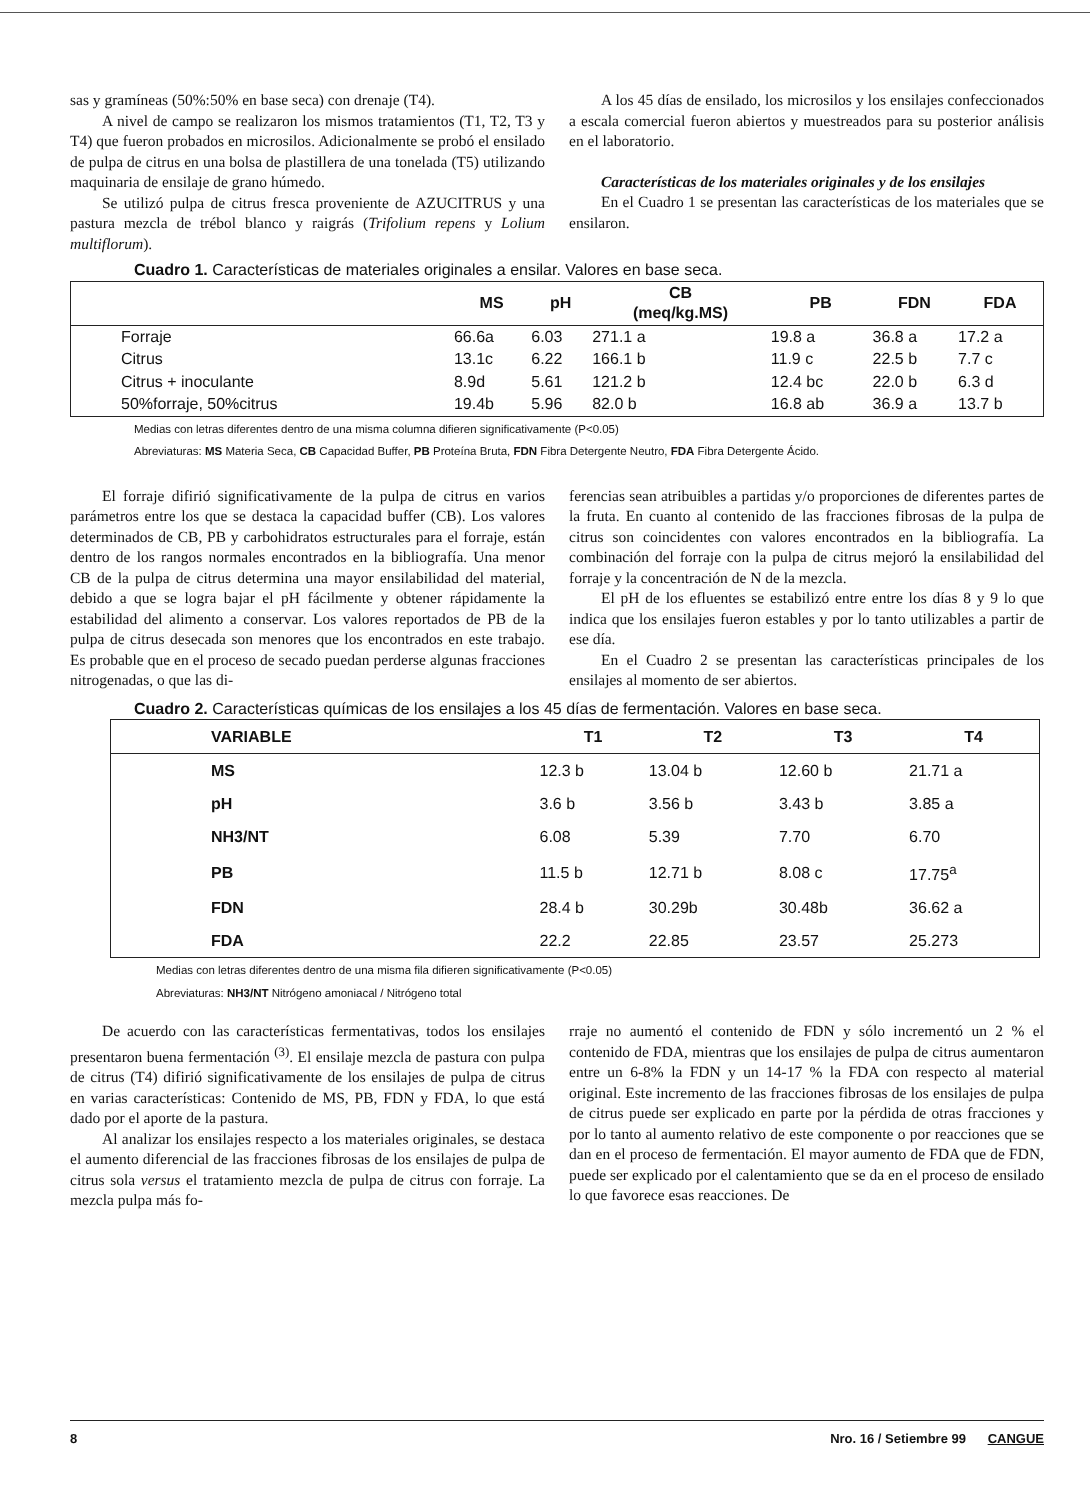sas y gramíneas (50%:50% en base seca) con drenaje (T4).
A nivel de campo se realizaron los mismos tratamientos (T1, T2, T3 y T4) que fueron probados en microsilos. Adicionalmente se probó el ensilado de pulpa de citrus en una bolsa de plastillera de una tonelada (T5) utilizando maquinaria de ensilaje de grano húmedo.
Se utilizó pulpa de citrus fresca proveniente de AZUCITRUS y una pastura mezcla de trébol blanco y raigrás (Trifolium repens y Lolium multiflorum).
A los 45 días de ensilado, los microsilos y los ensilajes confeccionados a escala comercial fueron abiertos y muestreados para su posterior análisis en el laboratorio.
Características de los materiales originales y de los ensilajes
En el Cuadro 1 se presentan las características de los materiales que se ensilaron.
Cuadro 1. Características de materiales originales a ensilar. Valores en base seca.
| | MS | pH | CB (meq/kg.MS) | PB | FDN | FDA |
| --- | --- | --- | --- | --- | --- | --- |
| Forraje | 66.6a | 6.03 | 271.1 a | 19.8 a | 36.8 a | 17.2 a |
| Citrus | 13.1c | 6.22 | 166.1 b | 11.9 c | 22.5 b | 7.7 c |
| Citrus + inoculante | 8.9d | 5.61 | 121.2 b | 12.4 bc | 22.0 b | 6.3 d |
| 50%forraje, 50%citrus | 19.4b | 5.96 | 82.0 b | 16.8 ab | 36.9 a | 13.7 b |
Medias con letras diferentes dentro de una misma columna difieren significativamente (P<0.05)
Abreviaturas: MS Materia Seca, CB Capacidad Buffer, PB Proteína Bruta, FDN Fibra Detergente Neutro, FDA Fibra Detergente Ácido.
El forraje difirió significativamente de la pulpa de citrus en varios parámetros entre los que se destaca la capacidad buffer (CB). Los valores determinados de CB, PB y carbohidratos estructurales para el forraje, están dentro de los rangos normales encontrados en la bibliografía. Una menor CB de la pulpa de citrus determina una mayor ensilabilidad del material, debido a que se logra bajar el pH fácilmente y obtener rápidamente la estabilidad del alimento a conservar. Los valores reportados de PB de la pulpa de citrus desecada son menores que los encontrados en este trabajo. Es probable que en el proceso de secado puedan perderse algunas fracciones nitrogenadas, o que las di-
ferencias sean atribuibles a partidas y/o proporciones de diferentes partes de la fruta. En cuanto al contenido de las fracciones fibrosas de la pulpa de citrus son coincidentes con valores encontrados en la bibliografía. La combinación del forraje con la pulpa de citrus mejoró la ensilabilidad del forraje y la concentración de N de la mezcla.
El pH de los efluentes se estabilizó entre entre los días 8 y 9 lo que indica que los ensilajes fueron estables y por lo tanto utilizables a partir de ese día.
En el Cuadro 2 se presentan las características principales de los ensilajes al momento de ser abiertos.
Cuadro 2. Características químicas de los ensilajes a los 45 días de fermentación. Valores en base seca.
| VARIABLE | T1 | T2 | T3 | T4 |
| --- | --- | --- | --- | --- |
| MS | 12.3 b | 13.04 b | 12.60 b | 21.71 a |
| pH | 3.6 b | 3.56 b | 3.43 b | 3.85 a |
| NH3/NT | 6.08 | 5.39 | 7.70 | 6.70 |
| PB | 11.5 b | 12.71 b | 8.08 c | 17.75<sup>a</sup> |
| FDN | 28.4 b | 30.29b | 30.48b | 36.62 a |
| FDA | 22.2 | 22.85 | 23.57 | 25.273 |
Medias con letras diferentes dentro de una misma fila difieren significativamente (P<0.05)
Abreviaturas: NH3/NT Nitrógeno amoniacal / Nitrógeno total
De acuerdo con las características fermentativas, todos los ensilajes presentaron buena fermentación <sup>(3)</sup>. El ensilaje mezcla de pastura con pulpa de citrus (T4) difirió significativamente de los ensilajes de pulpa de citrus en varias características: Contenido de MS, PB, FDN y FDA, lo que está dado por el aporte de la pastura.
Al analizar los ensilajes respecto a los materiales originales, se destaca el aumento diferencial de las fracciones fibrosas de los ensilajes de pulpa de citrus sola versus el tratamiento mezcla de pulpa de citrus con forraje. La mezcla pulpa más fo-
rraje no aumentó el contenido de FDN y sólo incrementó un 2 % el contenido de FDA, mientras que los ensilajes de pulpa de citrus aumentaron entre un 6-8% la FDN y un 14-17 % la FDA con respecto al material original. Este incremento de las fracciones fibrosas de los ensilajes de pulpa de citrus puede ser explicado en parte por la pérdida de otras fracciones y por lo tanto al aumento relativo de este componente o por reacciones que se dan en el proceso de fermentación. El mayor aumento de FDA que de FDN, puede ser explicado por el calentamiento que se da en el proceso de ensilado lo que favorece esas reacciones. De
8 Nro. 16 / Setiembre 99 CANGUE